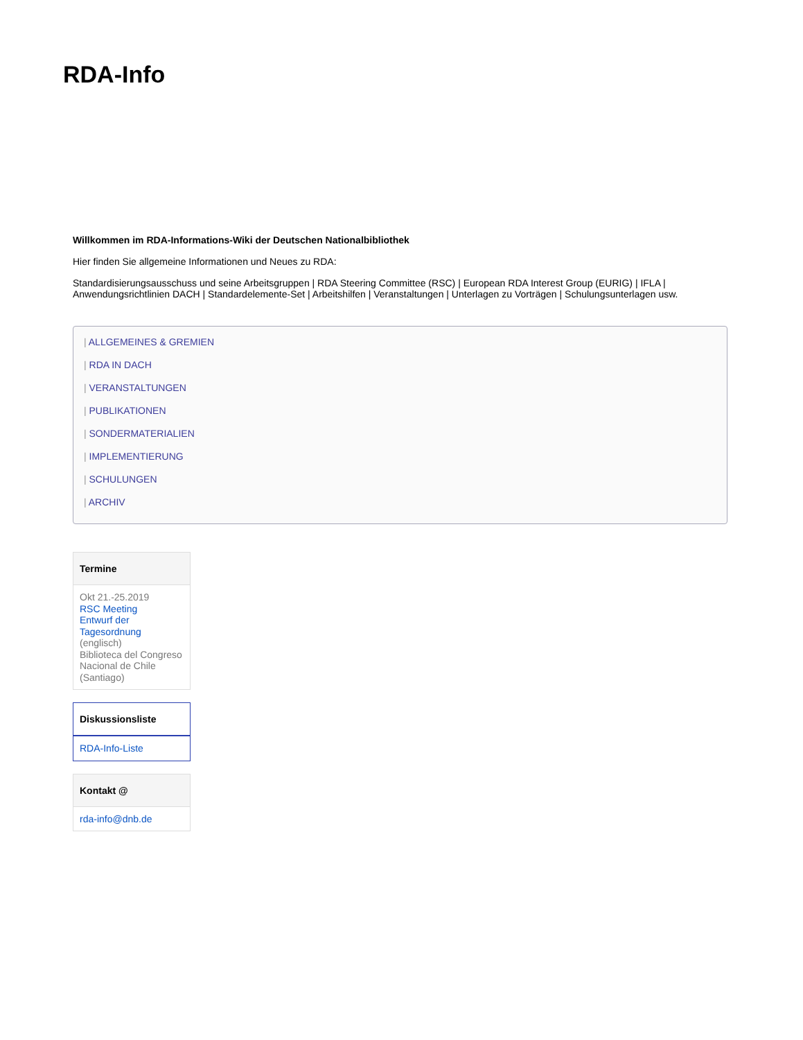RDA-Info
Willkommen im RDA-Informations-Wiki der Deutschen Nationalbibliothek
Hier finden Sie allgemeine Informationen und Neues zu RDA:
Standardisierungsausschuss und seine Arbeitsgruppen | RDA Steering Committee (RSC) | European RDA Interest Group (EURIG) | IFLA | Anwendungsrichtlinien DACH | Standardelemente-Set | Arbeitshilfen | Veranstaltungen | Unterlagen zu Vorträgen | Schulungsunterlagen usw.
| ALLGEMEINES & GREMIEN
| RDA IN DACH
| VERANSTALTUNGEN
| PUBLIKATIONEN
| SONDERMATERIALIEN
| IMPLEMENTIERUNG
| SCHULUNGEN
| ARCHIV
Termine
Okt 21.-25.2019
RSC Meeting
Entwurf der Tagesordnung
(englisch)
Biblioteca del Congreso Nacional de Chile (Santiago)
Diskussionsliste
RDA-Info-Liste
Kontakt @
rda-info@dnb.de